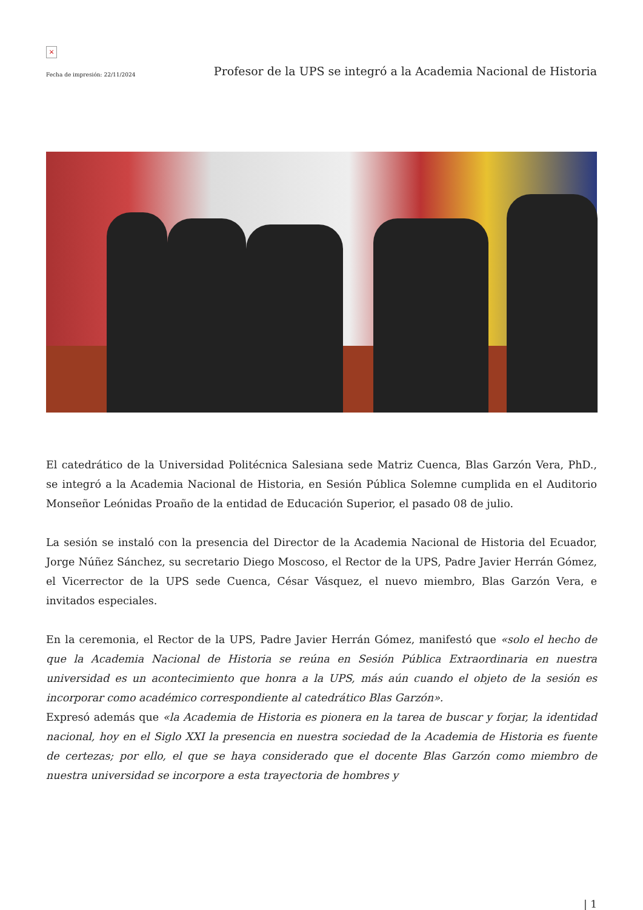×
Fecha de impresión: 22/11/2024 Profesor de la UPS se integró a la Academia Nacional de Historia
El catedrático de la Universidad Politécnica Salesiana sede Matriz Cuenca, Blas Garzón Vera, PhD., se integró a la Academia Nacional de Historia, en Sesión Pública Solemne cumplida en el Auditorio Monseñor Leónidas Proaño de la entidad de Educación Superior, el pasado 08 de julio.
La sesión se instaló con la presencia del Director de la Academia Nacional de Historia del Ecuador, Jorge Núñez Sánchez, su secretario Diego Moscoso, el Rector de la UPS, Padre Javier Herrán Gómez, el Vicerrector de la UPS sede Cuenca, César Vásquez, el nuevo miembro, Blas Garzón Vera, e invitados especiales.
En la ceremonia, el Rector de la UPS, Padre Javier Herrán Gómez, manifestó que «solo el hecho de que la Academia Nacional de Historia se reúna en Sesión Pública Extraordinaria en nuestra universidad es un acontecimiento que honra a la UPS, más aún cuando el objeto de la sesión es incorporar como académico correspondiente al catedrático Blas Garzón».
Expresó además que «la Academia de Historia es pionera en la tarea de buscar y forjar, la identidad nacional, hoy en el Siglo XXI la presencia en nuestra sociedad de la Academia de Historia es fuente de certezas; por ello, el que se haya considerado que el docente Blas Garzón como miembro de nuestra universidad se incorpore a esta trayectoria de hombres y
| 1